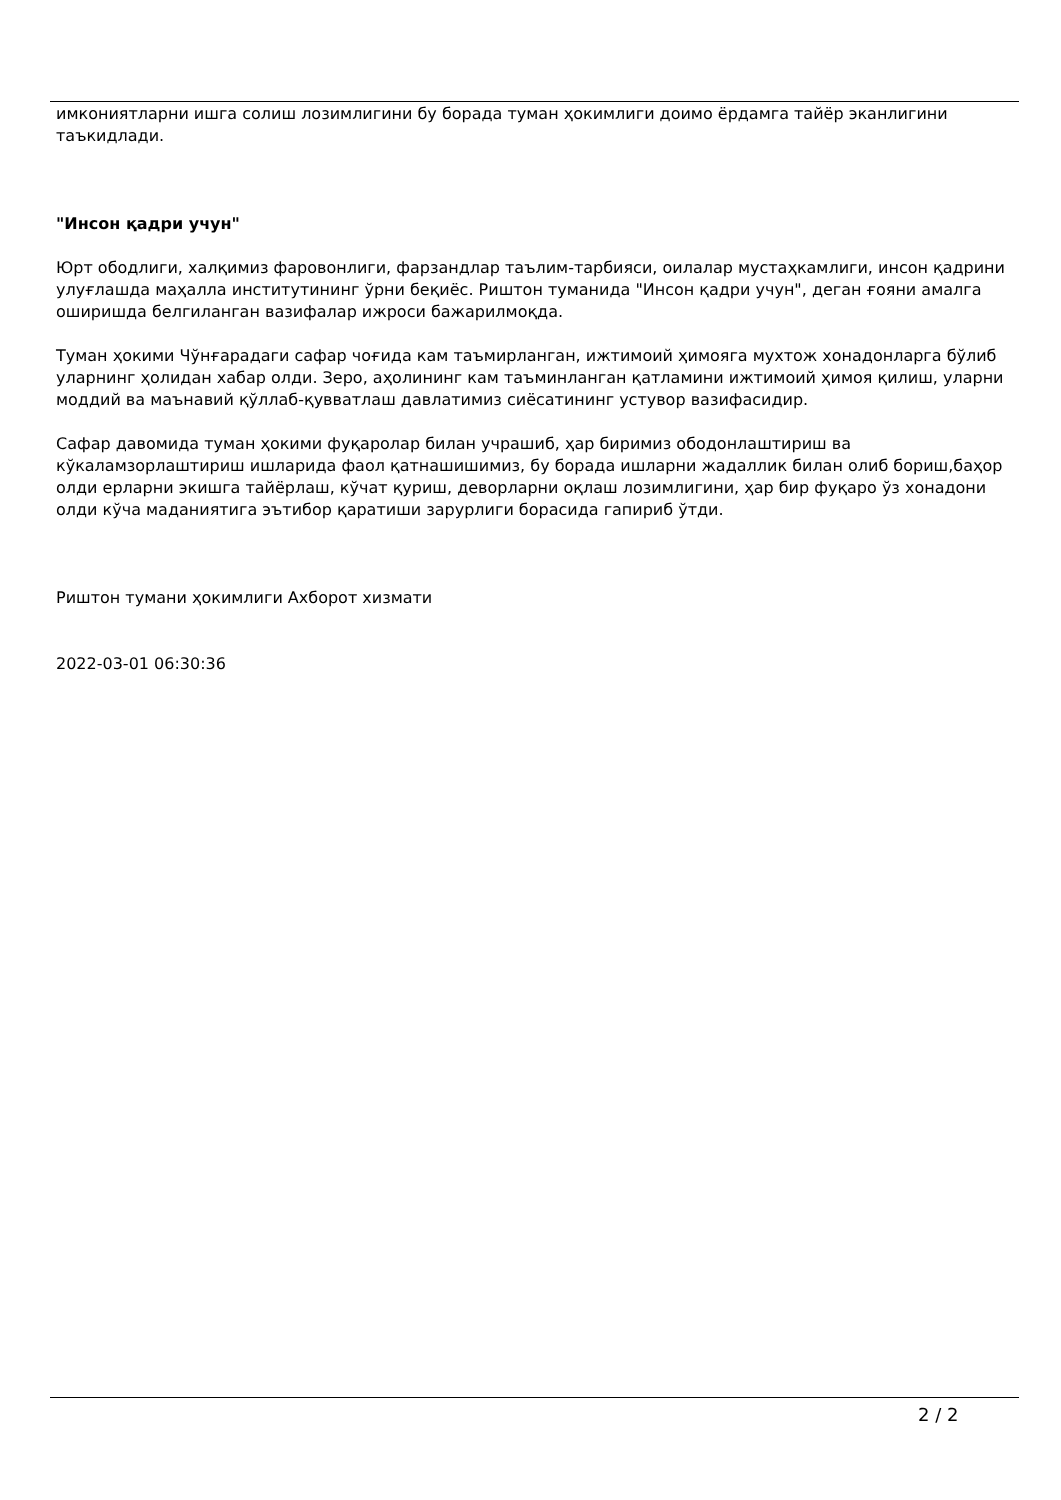имкониятларни ишга солиш лозимлигини бу борада туман ҳокимлиги доимо ёрдамга тайёр эканлигини таъкидлади.
"Инсон қадри учун"
Юрт ободлиги, халқимиз фаровонлиги, фарзандлар таълим-тарбияси, оилалар мустаҳкамлиги, инсон қадрини улуғлашда маҳалла институтининг ўрни беқиёс. Риштон туманида "Инсон қадри учун", деган ғояни амалга оширишда белгиланган вазифалар ижроси бажарилмоқда.
Туман ҳокими Чўнғарадаги сафар чоғида кам таъмирланган, ижтимоий ҳимояга мухтож хонадонларга бўлиб уларнинг ҳолидан хабар олди. Зеро, аҳолининг кам таъминланган қатламини ижтимоий ҳимоя қилиш, уларни моддий ва маънавий қўллаб-қувватлаш давлатимиз сиёсатининг устувор вазифасидир.
Сафар давомида туман ҳокими фуқаролар билан учрашиб, ҳар биримиз ободонлаштириш ва кўкаламзорлаштириш ишларида фаол қатнашишимиз, бу борада ишларни жадаллик билан олиб бориш,баҳор олди ерларни экишга тайёрлаш, кўчат қуриш, деворларни оқлаш лозимлигини, ҳар бир фуқаро ўз хонадони олди кўча маданиятига эътибор қаратиши зарурлиги борасида гапириб ўтди.
Риштон тумани ҳокимлиги Ахборот хизмати
2022-03-01 06:30:36
2 / 2